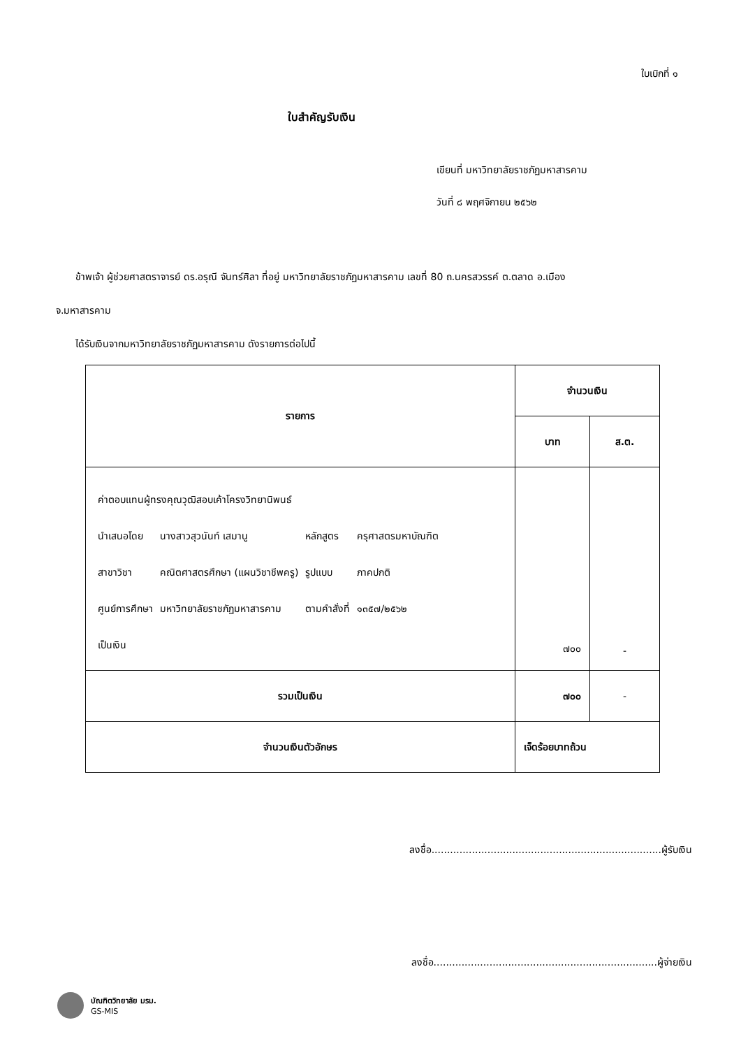ใบเบิกที่ ๑
ใบสำคัญรับเงิน
เขียนที่ มหาวิทยาลัยราชภัฏมหาสารคาม
วันที่ ๘ พฤศจิกายน ๒๕๖๒
ข้าพเจ้า ผู้ช่วยศาสตราจารย์ ดร.อรุณี จันทร์ศิลา ที่อยู่ มหาวิทยาลัยราชภัฏมหาสารคาม เลขที่ 80 ถ.นครสวรรค์ ต.ตลาด อ.เมือง
จ.มหาสารคาม
ได้รับเงินจากมหาวิทยาลัยราชภัฏมหาสารคาม ดังรายการต่อไปนี้
| รายการ | จำนวนเงิน | |
| --- | --- | --- |
| | บาท | ส.ต. |
| / ค่าตอบแทนผู้ทรงคุณวุฒิสอบเค้าโครงวิทยานิพนธ์ / / / / / นำเสนอโดย / นางสาวสุวนันท์ เสมานู / หลักสูตร / ครุศาสตรมหาบัณฑิต / / สาขาวิชา / คณิตศาสตรศึกษา (แผนวิชาชีพครู) / รูปแบบ / ภาคปกติ / / ศูนย์การศึกษา / มหาวิทยาลัยราชภัฏมหาสารคาม / ตามคำสั่งที่ / ๑๓๕๗/๒๕๖๒ / / เป็นเงิน / / / / | ๗๐๐ | - |
| รวมเป็นเงิน | ๗๐๐ | - |
| จำนวนเงินตัวอักษร | เจ็ดร้อยบาทถ้วน | |
ลงชื่อ..........................................................................ผู้รับเงิน
ลงชื่อ........................................................................ผู้จ่ายเงิน
บัณฑิตวิทยาลัย มรม.
GS-MIS